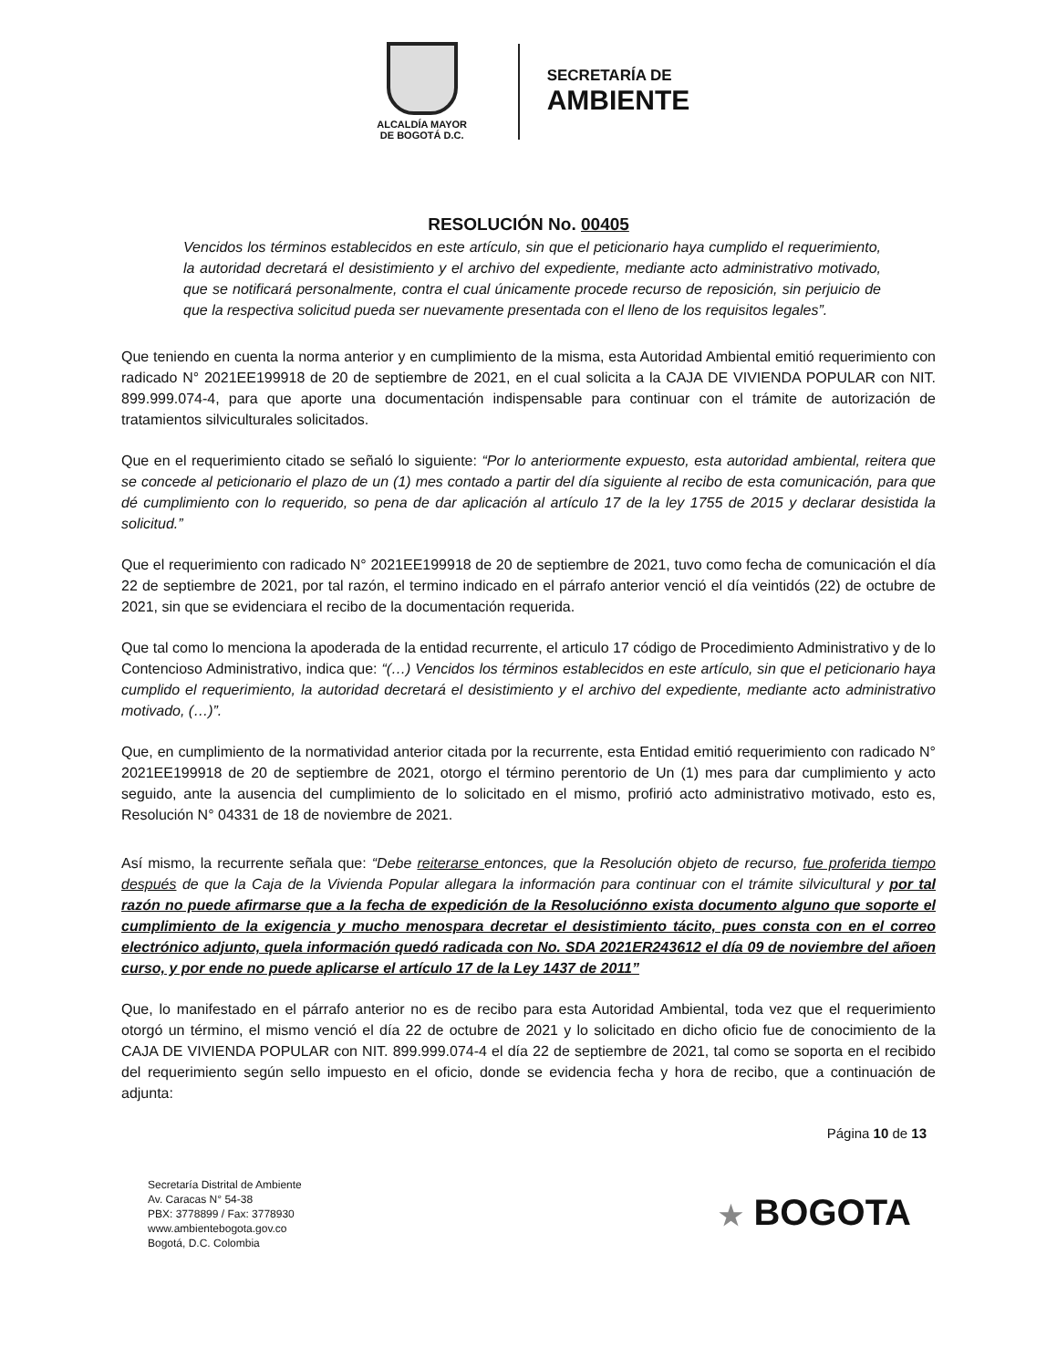ALCALDÍA MAYOR
DE BOGOTÁ D.C.
SECRETARÍA DE
AMBIENTE
RESOLUCIÓN No. 00405
Vencidos los términos establecidos en este artículo, sin que el peticionario haya cumplido el requerimiento, la autoridad decretará el desistimiento y el archivo del expediente, mediante acto administrativo motivado, que se notificará personalmente, contra el cual únicamente procede recurso de reposición, sin perjuicio de que la respectiva solicitud pueda ser nuevamente presentada con el lleno de los requisitos legales”.
Que teniendo en cuenta la norma anterior y en cumplimiento de la misma, esta Autoridad Ambiental emitió requerimiento con radicado N° 2021EE199918 de 20 de septiembre de 2021, en el cual solicita a la CAJA DE VIVIENDA POPULAR con NIT. 899.999.074-4, para que aporte una documentación indispensable para continuar con el trámite de autorización de tratamientos silviculturales solicitados.
Que en el requerimiento citado se señaló lo siguiente: “Por lo anteriormente expuesto, esta autoridad ambiental, reitera que se concede al peticionario el plazo de un (1) mes contado a partir del día siguiente al recibo de esta comunicación, para que dé cumplimiento con lo requerido, so pena de dar aplicación al artículo 17 de la ley 1755 de 2015 y declarar desistida la solicitud.”
Que el requerimiento con radicado N° 2021EE199918 de 20 de septiembre de 2021, tuvo como fecha de comunicación el día 22 de septiembre de 2021, por tal razón, el termino indicado en el párrafo anterior venció el día veintidós (22) de octubre de 2021, sin que se evidenciara el recibo de la documentación requerida.
Que tal como lo menciona la apoderada de la entidad recurrente, el articulo 17 código de Procedimiento Administrativo y de lo Contencioso Administrativo, indica que: “(…) Vencidos los términos establecidos en este artículo, sin que el peticionario haya cumplido el requerimiento, la autoridad decretará el desistimiento y el archivo del expediente, mediante acto administrativo motivado, (…)”.
Que, en cumplimiento de la normatividad anterior citada por la recurrente, esta Entidad emitió requerimiento con radicado N° 2021EE199918 de 20 de septiembre de 2021, otorgo el término perentorio de Un (1) mes para dar cumplimiento y acto seguido, ante la ausencia del cumplimiento de lo solicitado en el mismo, profirió acto administrativo motivado, esto es, Resolución N° 04331 de 18 de noviembre de 2021.
Así mismo, la recurrente señala que: “Debe reiterarse entonces, que la Resolución objeto de recurso, fue proferida tiempo después de que la Caja de la Vivienda Popular allegara la información para continuar con el trámite silvicultural y por tal razón no puede afirmarse que a la fecha de expedición de la Resoluciónno exista documento alguno que soporte el cumplimiento de la exigencia y mucho menospara decretar el desistimiento tácito, pues consta con en el correo electrónico adjunto, quela información quedó radicada con No. SDA 2021ER243612 el día 09 de noviembre del añoen curso, y por ende no puede aplicarse el artículo 17 de la Ley 1437 de 2011”
Que, lo manifestado en el párrafo anterior no es de recibo para esta Autoridad Ambiental, toda vez que el requerimiento otorgó un término, el mismo venció el día 22 de octubre de 2021 y lo solicitado en dicho oficio fue de conocimiento de la CAJA DE VIVIENDA POPULAR con NIT. 899.999.074-4 el día 22 de septiembre de 2021, tal como se soporta en el recibido del requerimiento según sello impuesto en el oficio, donde se evidencia fecha y hora de recibo, que a continuación de adjunta:
Página 10 de 13
Secretaría Distrital de Ambiente
Av. Caracas N° 54-38
PBX: 3778899 / Fax: 3778930
www.ambientebogota.gov.co
Bogotá, D.C. Colombia
★ BOGOTA